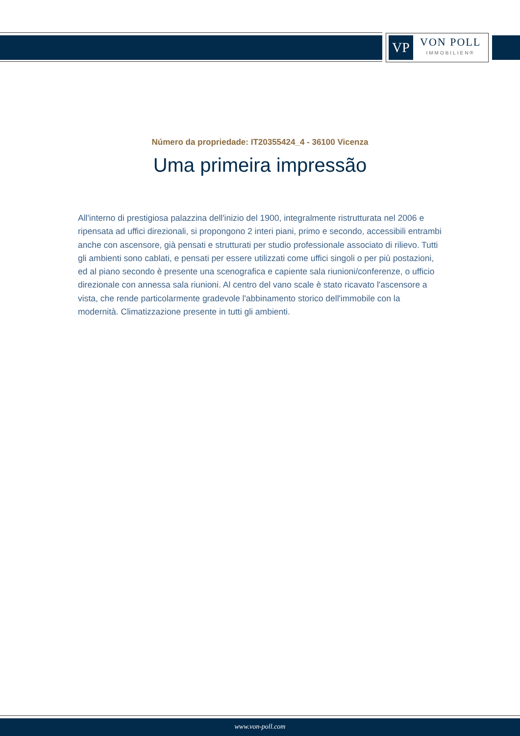VP
VON POLL
IMMOBILIEN®
Número da propriedade: IT20355424_4 - 36100 Vicenza
Uma primeira impressão
All'interno di prestigiosa palazzina dell'inizio del 1900, integralmente ristrutturata nel 2006 e ripensata ad uffici direzionali, si propongono 2 interi piani, primo e secondo, accessibili entrambi anche con ascensore, già pensati e strutturati per studio professionale associato di rilievo. Tutti gli ambienti sono cablati, e pensati per essere utilizzati come uffici singoli o per più postazioni, ed al piano secondo è presente una scenografica e capiente sala riunioni/conferenze, o ufficio direzionale con annessa sala riunioni. Al centro del vano scale è stato ricavato l'ascensore a vista, che rende particolarmente gradevole l'abbinamento storico dell'immobile con la modernità. Climatizzazione presente in tutti gli ambienti.
www.von-poll.com